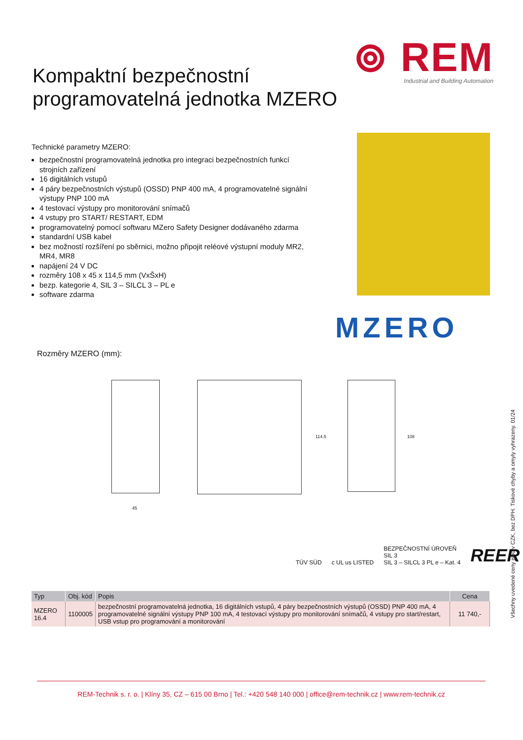⊚ REM
Industrial and Building Automation
Kompaktní bezpečnostní
programovatelná jednotka MZERO
Technické parametry MZERO:
bezpečnostní programovatelná jednotka pro integraci bezpečnostních funkcí strojních zařízení
16 digitálních vstupů
4 páry bezpečnostních výstupů (OSSD) PNP 400 mA, 4 programovatelné signální výstupy PNP 100 mA
4 testovací výstupy pro monitorování snímačů
4 vstupy pro START/ RESTART, EDM
programovatelný pomocí softwaru MZero Safety Designer dodávaného zdarma
standardní USB kabel
bez možností rozšíření po sběrnici, možno připojit reléové výstupní moduly MR2, MR4, MR8
napájení 24 V DC
rozměry 108 x 45 x 114,5 mm (VxŠxH)
bezp. kategorie 4, SIL 3 – SILCL 3 – PL e
software zdarma
MZERO
Rozměry MZERO (mm):
45
114.5 108
TÜV SÜD c UL us LISTED BEZPEČNOSTNÍ ÚROVEŇ
SIL 3
SIL 3 – SILCL 3 PL e – Kat. 4 REER
| Typ | Obj. kód | Popis | Cena |
| --- | --- | --- | --- |
| MZERO 16.4 | 1100005 | bezpečnostní programovatelná jednotka, 16 digitálních vstupů, 4 páry bezpečnostních výstupů (OSSD) PNP 400 mA, 4 programovatelné signální výstupy PNP 100 mA, 4 testovací výstupy pro monitorování snímačů, 4 vstupy pro start/restart, USB vstup pro programování a monitorování | 11 740,- |
Všechny uvedené ceny jsou v CZK, bez DPH. Tiskové chyby a omyly vyhrazeny. 01/24
REM-Technik s. r. o. | Klíny 35, CZ – 615 00 Brno | Tel.: +420 548 140 000 | office@rem-technik.cz | www.rem-technik.cz